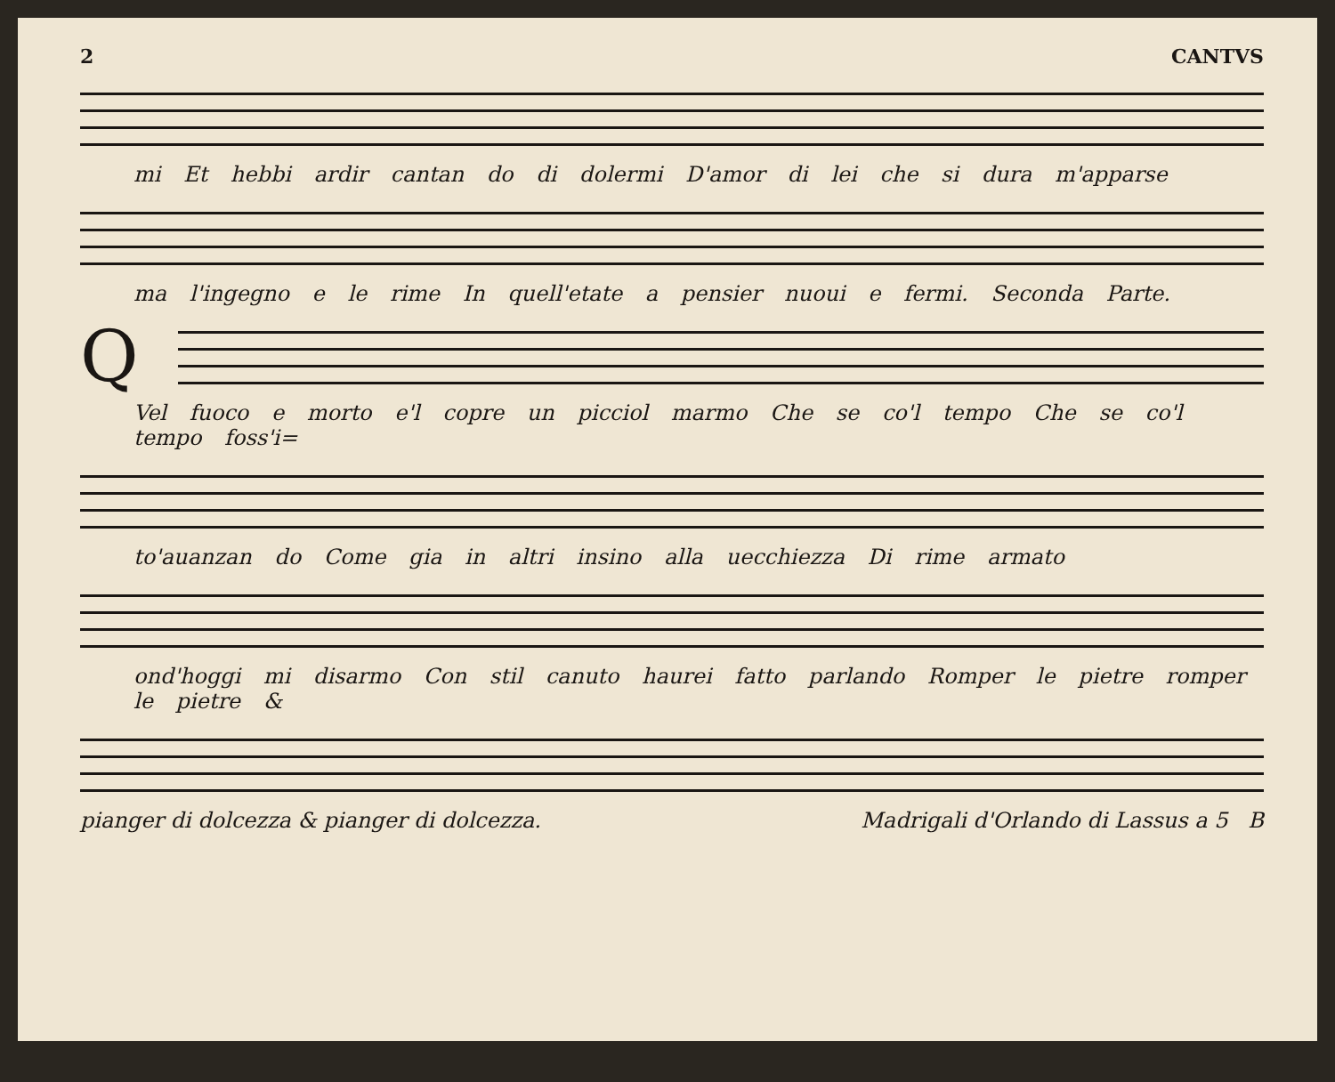2 CANTVS
mi Et hebbi ardir cantan do di dolermi D'amor di lei che si dura m'apparse
ma l'ingegno e le rime In quell'etate a pensier nuoui e fermi. Seconda Parte.
Q
Vel fuoco e morto e'l copre un picciol marmo Che se co'l tempo Che se co'l tempo foss'i=
to'auanzan do Come gia in altri insino alla uecchiezza Di rime armato
ond'hoggi mi disarmo Con stil canuto haurei fatto parlando Romper le pietre romper le pietre &
pianger di dolcezza & pianger di dolcezza. Madrigali d'Orlando di Lassus a 5 B